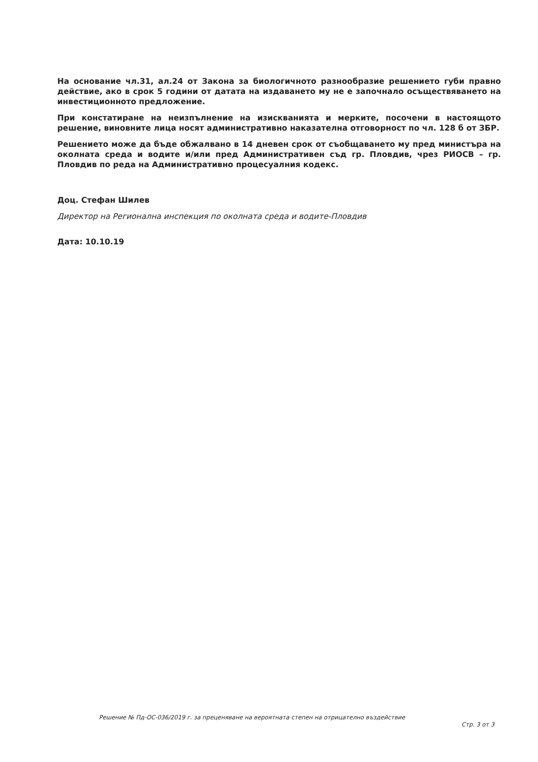На основание чл.31, ал.24 от Закона за биологичното разнообразие решението губи правно действие, ако в срок 5 години от датата на издаването му не е започнало осъществяването на инвестиционното предложение.
При констатиране на неизпълнение на изискванията и мерките, посочени в настоящото решение, виновните лица носят административно наказателна отговорност по чл. 128 б от ЗБР.
Решението може да бъде обжалвано в 14 дневен срок от съобщаването му пред министъра на околната среда и водите и/или пред Административен съд гр. Пловдив, чрез РИОСВ – гр. Пловдив по реда на Административно процесуалния кодекс.
Доц. Стефан Шилев
Директор на Регионална инспекция по околната среда и водите-Пловдив
Дата: 10.10.19
Решение № Пд-ОС-036/2019 г. за преценяване на вероятната степен на отрицателно въздействие
Стр. 3 от 3